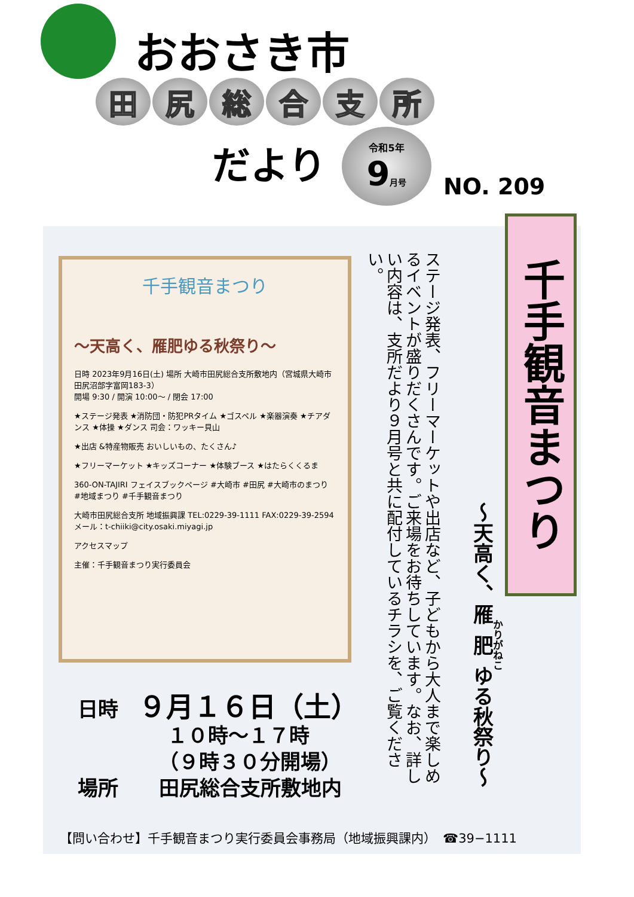おおさき市
田尻総合支所
だより
令和5年
9月号
NO. 209
千手観音まつり
～天高く、雁肥ゆる秋祭り～
日時 2023年9月16日(土) 場所 大崎市田尻総合支所敷地内（宮城県大崎市田尻沼部字富岡183-3）
開場 9:30 / 開演 10:00～ / 閉会 17:00
★ステージ発表 ★消防団・防犯PRタイム ★ゴスペル ★楽器演奏 ★チアダンス ★体操 ★ダンス 司会：ワッキー貝山
★出店 &特産物販売 おいしいもの、たくさん♪
★フリーマーケット ★キッズコーナー ★体験ブース ★はたらくくるま
360-ON-TAJIRI フェイスブックページ #大崎市 #田尻 #大崎市のまつり #地域まつり #千手観音まつり
大崎市田尻総合支所 地域振興課 TEL:0229-39-1111 FAX:0229-39-2594 メール：t-chiiki@city.osaki.miyagi.jp
アクセスマップ
主催：千手観音まつり実行委員会
千手観音まつり
～天高く、雁肥ゆる秋祭り～
ステージ発表、フリーマーケットや出店など、子どもから大人まで楽しめるイベントが盛りだくさんです。ご来場をお待ちしています。なお、詳しい内容は、支所だより９月号と共に配付しているチラシを、ご覧ください。
日時　９月１６日（土）
１０時～１７時
（９時３０分開場）
場所　　田尻総合支所敷地内
【問い合わせ】千手観音まつり実行委員会事務局（地域振興課内）　☎39−1111